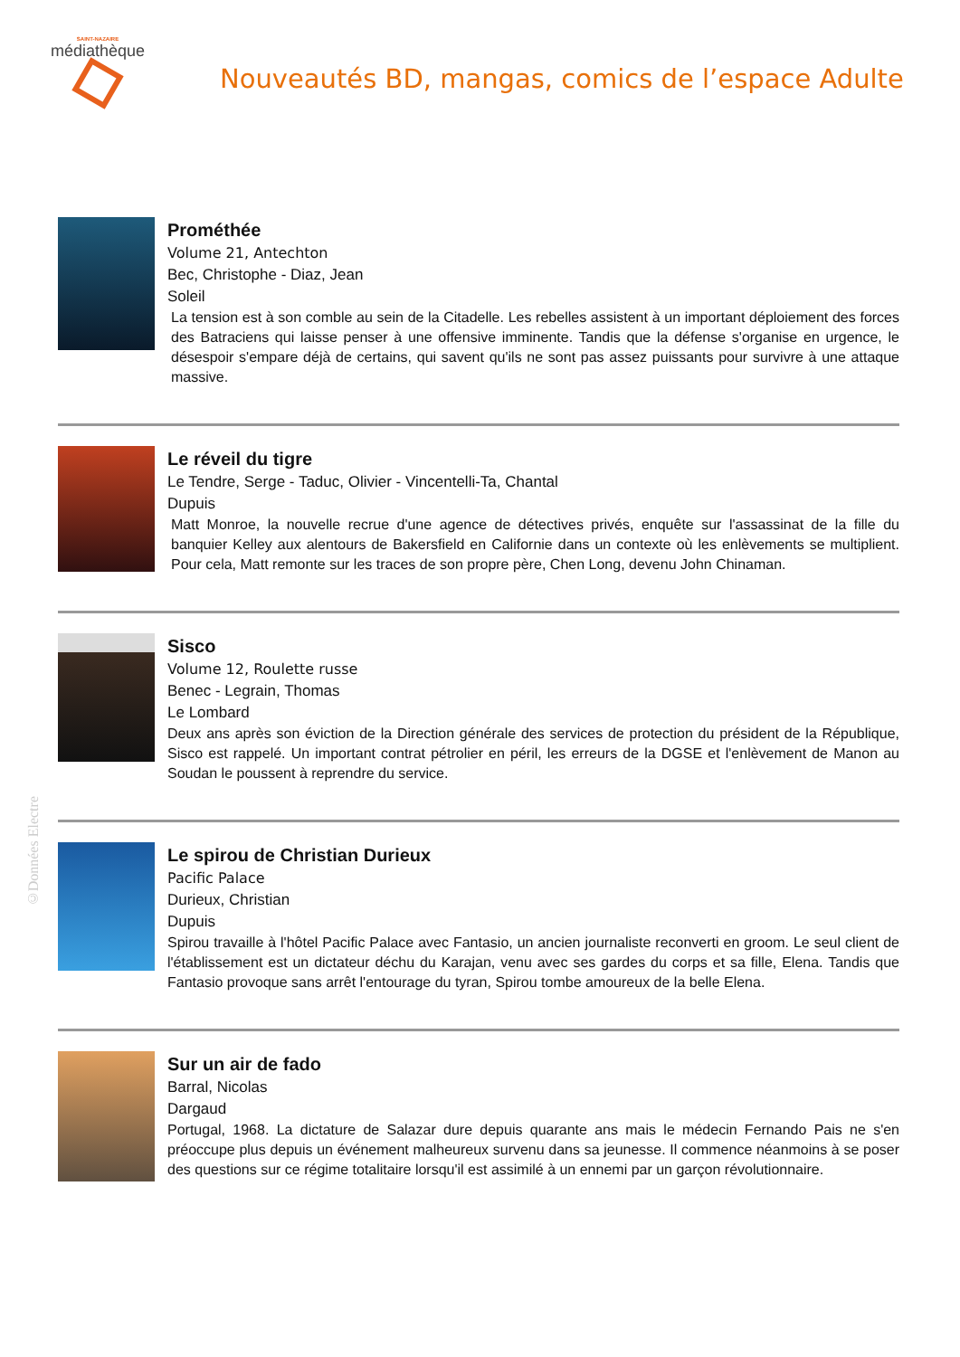SAINT-NAZAIRE
médiathèque
Nouveautés BD, mangas, comics de l’espace Adulte
Prométhée
Volume 21, Antechton
Bec, Christophe - Diaz, Jean
Soleil
La tension est à son comble au sein de la Citadelle. Les rebelles assistent à un important déploiement des forces des Batraciens qui laisse penser à une offensive imminente. Tandis que la défense s'organise en urgence, le désespoir s'empare déjà de certains, qui savent qu'ils ne sont pas assez puissants pour survivre à une attaque massive.
Le réveil du tigre
Le Tendre, Serge - Taduc, Olivier - Vincentelli-Ta, Chantal
Dupuis
Matt Monroe, la nouvelle recrue d'une agence de détectives privés, enquête sur l'assassinat de la fille du banquier Kelley aux alentours de Bakersfield en Californie dans un contexte où les enlèvements se multiplient. Pour cela, Matt remonte sur les traces de son propre père, Chen Long, devenu John Chinaman.
Sisco
Volume 12, Roulette russe
Benec - Legrain, Thomas
Le Lombard
Deux ans après son éviction de la Direction générale des services de protection du président de la République, Sisco est rappelé. Un important contrat pétrolier en péril, les erreurs de la DGSE et l'enlèvement de Manon au Soudan le poussent à reprendre du service.
Le spirou de Christian Durieux
Pacific Palace
Durieux, Christian
Dupuis
Spirou travaille à l'hôtel Pacific Palace avec Fantasio, un ancien journaliste reconverti en groom. Le seul client de l'établissement est un dictateur déchu du Karajan, venu avec ses gardes du corps et sa fille, Elena. Tandis que Fantasio provoque sans arrêt l'entourage du tyran, Spirou tombe amoureux de la belle Elena.
Sur un air de fado
Barral, Nicolas
Dargaud
Portugal, 1968. La dictature de Salazar dure depuis quarante ans mais le médecin Fernando Pais ne s'en préoccupe plus depuis un événement malheureux survenu dans sa jeunesse. Il commence néanmoins à se poser des questions sur ce régime totalitaire lorsqu'il est assimilé à un ennemi par un garçon révolutionnaire.
©Données Electre